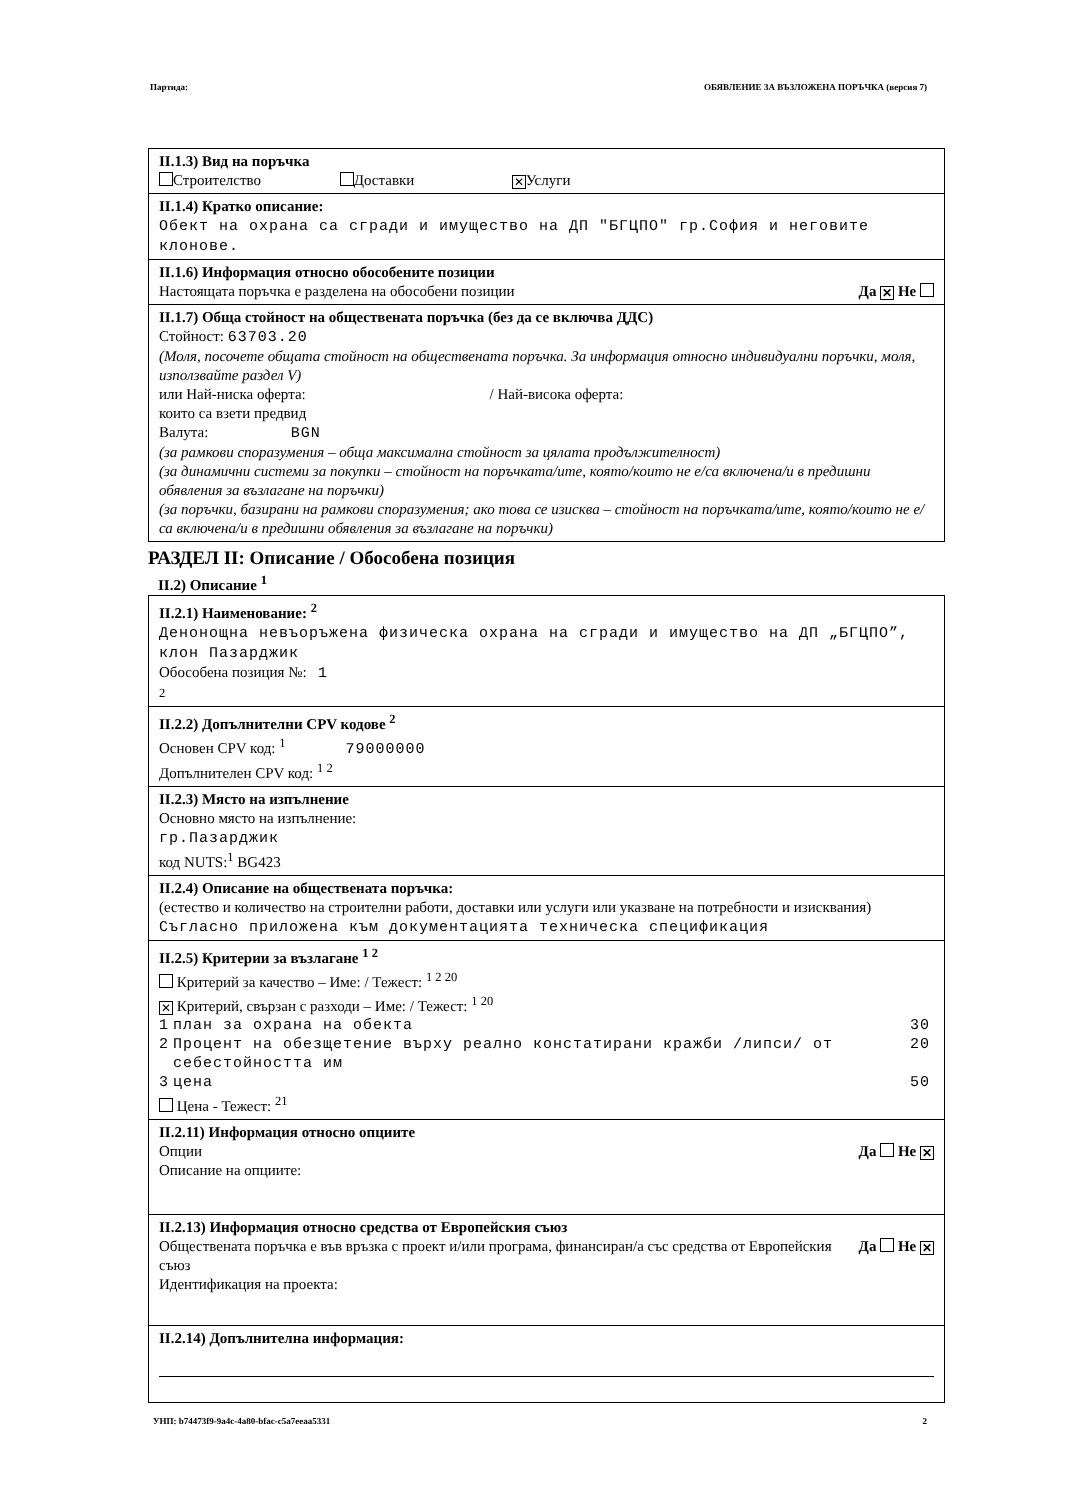Партида: ОБЯВЛЕНИЕ ЗА ВЪЗЛОЖЕНА ПОРЪЧКА (версия 7)
II.1.3) Вид на поръчка
Строителство Доставки ✕ Услуги
II.1.4) Кратко описание:
Обект на охрана са сгради и имущество на ДП "БГЦПО" гр.София и неговите клонове.
II.1.6) Информация относно обособените позиции
Настоящата поръчка е разделена на обособени позиции Да ✕ Не
II.1.7) Обща стойност на обществената поръчка (без да се включва ДДС)
Стойност: 63703.20
(Моля, посочете общата стойност на обществената поръчка. За информация относно индивидуални поръчки, моля, използвайте раздел V)
или Най-ниска оферта: / Най-висока оферта:
които са взети предвид
Валута: BGN
(за рамкови споразумения – обща максимална стойност за цялата продължителност)
(за динамични системи за покупки – стойност на поръчката/ите, която/които не е/са включена/и в предишни обявления за възлагане на поръчки)
(за поръчки, базирани на рамкови споразумения; ако това се изисква – стойност на поръчката/ите, която/които не е/са включена/и в предишни обявления за възлагане на поръчки)
РАЗДЕЛ II: Описание / Обособена позиция
II.2) Описание <sup>1</sup>
II.2.1) Наименование: <sup>2</sup>
Денонощна невъоръжена физическа охрана на сгради и имущество на ДП „БГЦПО”, клон Пазарджик
Обособена позиция №: 1
2
II.2.2) Допълнителни CPV кодове <sup>2</sup>
Основен CPV код: <sup>1</sup> 79000000
Допълнителен CPV код: <sup>1 2</sup>
II.2.3) Място на изпълнение
Основно място на изпълнение:
гр.Пазарджик
код NUTS:<sup>1</sup> BG423
II.2.4) Описание на обществената поръчка:
(естество и количество на строителни работи, доставки или услуги или указване на потребности и изисквания)
Съгласно приложена към документацията техническа спецификация
II.2.5) Критерии за възлагане <sup>1 2</sup>
Критерий за качество – Име: / Тежест: <sup>1 2 20</sup>
✕ Критерий, свързан с разходи – Име: / Тежест: <sup>1 20</sup>
| 1 | план за охрана на обекта | 30 |
| 2 | Процент на обезщетение върху реално констатирани кражби /липси/ от себестойността им | 20 |
| 3 | цена | 50 |
Цена - Тежест: <sup>21</sup>
II.2.11) Информация относно опциите
Опции Да Не ✕
Описание на опциите:
II.2.13) Информация относно средства от Европейския съюз
Обществената поръчка е във връзка с проект и/или програма, финансиран/а със средства от Европейския съюз Да Не ✕
Идентификация на проекта:
II.2.14) Допълнителна информация:
УНП: b74473f9-9a4c-4a80-bfac-c5a7eeaa5331 2